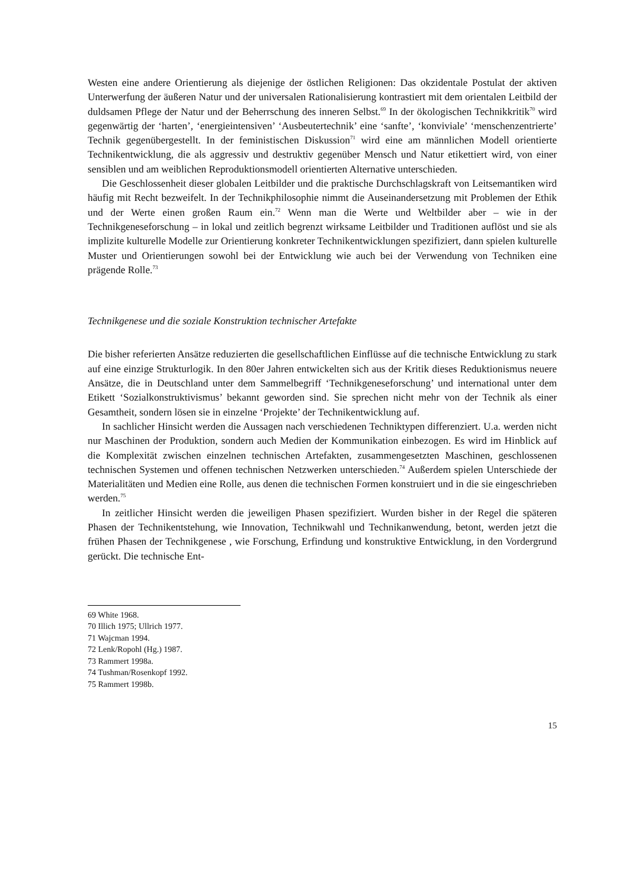Westen eine andere Orientierung als diejenige der östlichen Religionen: Das okzidentale Postulat der aktiven Unterwerfung der äußeren Natur und der universalen Rationalisierung kontrastiert mit dem orientalen Leitbild der duldsamen Pflege der Natur und der Beherrschung des inneren Selbst.<sup>69</sup> In der ökologischen Technikkritik<sup>70</sup> wird gegenwärtig der ‘harten’, ‘energieintensiven’ ‘Ausbeutertechnik’ eine ‘sanfte’, ‘konviviale’ ‘menschenzentrierte’ Technik gegenübergestellt. In der feministischen Diskussion<sup>71</sup> wird eine am männlichen Modell orientierte Technikentwicklung, die als aggressiv und destruktiv gegenüber Mensch und Natur etikettiert wird, von einer sensiblen und am weiblichen Reproduktionsmodell orientierten Alternative unterschieden.
Die Geschlossenheit dieser globalen Leitbilder und die praktische Durchschlagskraft von Leitsemantiken wird häufig mit Recht bezweifelt. In der Technikphilosophie nimmt die Auseinandersetzung mit Problemen der Ethik und der Werte einen großen Raum ein.<sup>72</sup> Wenn man die Werte und Weltbilder aber – wie in der Technikgeneseforschung – in lokal und zeitlich begrenzt wirksame Leitbilder und Traditionen auflöst und sie als implizite kulturelle Modelle zur Orientierung konkreter Technikentwicklungen spezifiziert, dann spielen kulturelle Muster und Orientierungen sowohl bei der Entwicklung wie auch bei der Verwendung von Techniken eine prägende Rolle.<sup>73</sup>
Technikgenese und die soziale Konstruktion technischer Artefakte
Die bisher referierten Ansätze reduzierten die gesellschaftlichen Einflüsse auf die technische Entwicklung zu stark auf eine einzige Strukturlogik. In den 80er Jahren entwickelten sich aus der Kritik dieses Reduktionismus neuere Ansätze, die in Deutschland unter dem Sammelbegriff ‘Technikgeneseforschung’ und international unter dem Etikett ‘Sozialkonstruktivismus’ bekannt geworden sind. Sie sprechen nicht mehr von der Technik als einer Gesamtheit, sondern lösen sie in einzelne ‘Projekte’ der Technikentwicklung auf.
In sachlicher Hinsicht werden die Aussagen nach verschiedenen Techniktypen differenziert. U.a. werden nicht nur Maschinen der Produktion, sondern auch Medien der Kommunikation einbezogen. Es wird im Hinblick auf die Komplexität zwischen einzelnen technischen Artefakten, zusammengesetzten Maschinen, geschlossenen technischen Systemen und offenen technischen Netzwerken unterschieden.<sup>74</sup> Außerdem spielen Unterschiede der Materialitäten und Medien eine Rolle, aus denen die technischen Formen konstruiert und in die sie eingeschrieben werden.<sup>75</sup>
In zeitlicher Hinsicht werden die jeweiligen Phasen spezifiziert. Wurden bisher in der Regel die späteren Phasen der Technikentstehung, wie Innovation, Technikwahl und Technikanwendung, betont, werden jetzt die frühen Phasen der Technikgenese , wie Forschung, Erfindung und konstruktive Entwicklung, in den Vordergrund gerückt. Die technische Ent-
69 White 1968.
70 Illich 1975; Ullrich 1977.
71 Wajcman 1994.
72 Lenk/Ropohl (Hg.) 1987.
73 Rammert 1998a.
74 Tushman/Rosenkopf 1992.
75 Rammert 1998b.
15